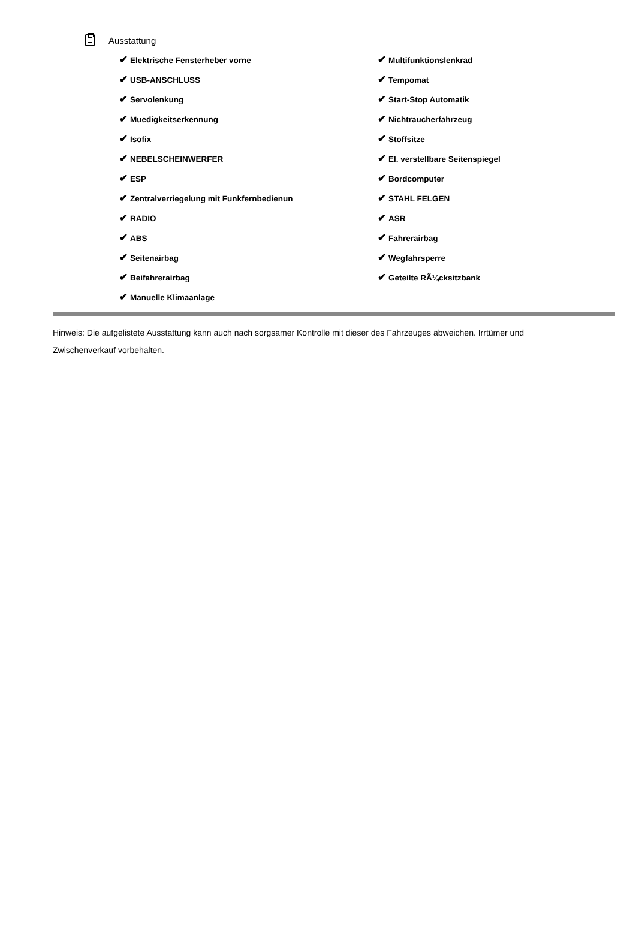Ausstattung
✔ Elektrische Fensterheber vorne
✔ USB-ANSCHLUSS
✔ Servolenkung
✔ Muedigkeitserkennung
✔ Isofix
✔ NEBELSCHEINWERFER
✔ ESP
✔ Zentralverriegelung mit Funkfernbedienun
✔ RADIO
✔ ABS
✔ Seitenairbag
✔ Beifahrerairbag
✔ Manuelle Klimaanlage
✔ Multifunktionslenkrad
✔ Tempomat
✔ Start-Stop Automatik
✔ Nichtraucherfahrzeug
✔ Stoffsitze
✔ El. verstellbare Seitenspiegel
✔ Bordcomputer
✔ STAHL FELGEN
✔ ASR
✔ Fahrerairbag
✔ Wegfahrsperre
✔ Geteilte RÃ¼cksitzbank
Hinweis: Die aufgelistete Ausstattung kann auch nach sorgsamer Kontrolle mit dieser des Fahrzeuges abweichen. Irrtümer und Zwischenverkauf vorbehalten.